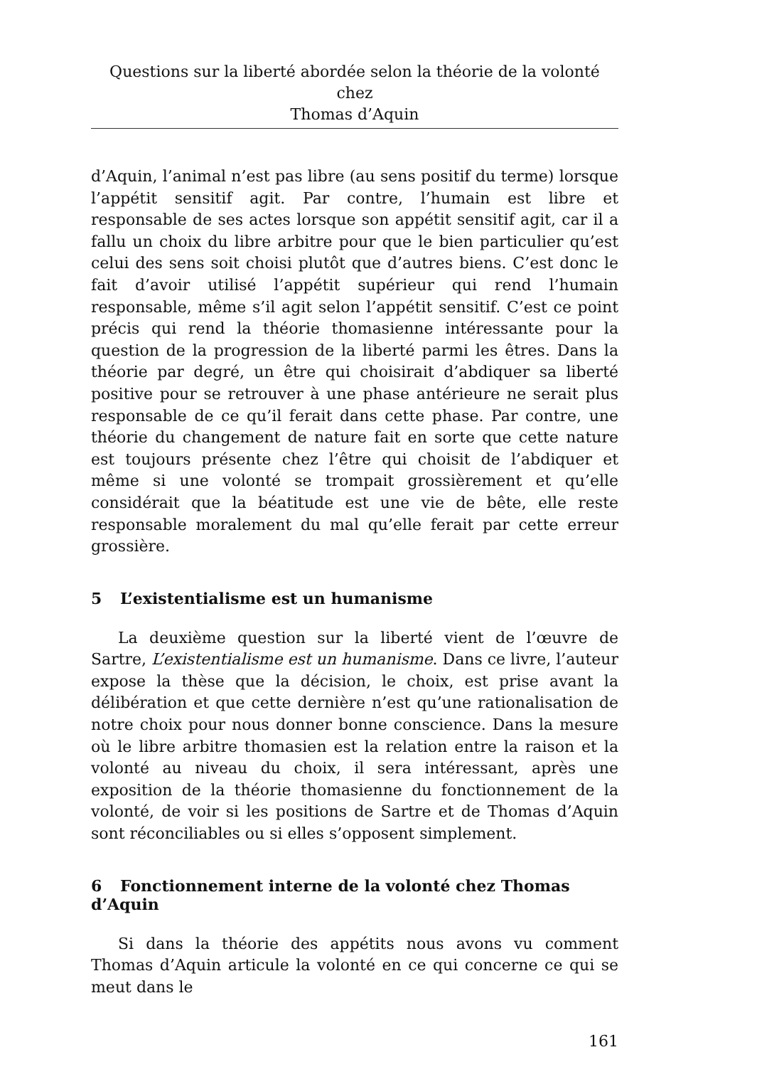Questions sur la liberté abordée selon la théorie de la volonté chez
Thomas d’Aquin
d’Aquin, l’animal n’est pas libre (au sens positif du terme) lorsque l’appétit sensitif agit. Par contre, l’humain est libre et responsable de ses actes lorsque son appétit sensitif agit, car il a fallu un choix du libre arbitre pour que le bien particulier qu’est celui des sens soit choisi plutôt que d’autres biens. C’est donc le fait d’avoir utilisé l’appétit supérieur qui rend l’humain responsable, même s’il agit selon l’appétit sensitif. C’est ce point précis qui rend la théorie thomasienne intéressante pour la question de la progression de la liberté parmi les êtres. Dans la théorie par degré, un être qui choisirait d’abdiquer sa liberté positive pour se retrouver à une phase antérieure ne serait plus responsable de ce qu’il ferait dans cette phase. Par contre, une théorie du changement de nature fait en sorte que cette nature est toujours présente chez l’être qui choisit de l’abdiquer et même si une volonté se trompait grossièrement et qu’elle considérait que la béatitude est une vie de bête, elle reste responsable moralement du mal qu’elle ferait par cette erreur grossière.
5 L’existentialisme est un humanisme
La deuxième question sur la liberté vient de l’œuvre de Sartre, L’existentialisme est un humanisme. Dans ce livre, l’auteur expose la thèse que la décision, le choix, est prise avant la délibération et que cette dernière n’est qu’une rationalisation de notre choix pour nous donner bonne conscience. Dans la mesure où le libre arbitre thomasien est la relation entre la raison et la volonté au niveau du choix, il sera intéressant, après une exposition de la théorie thomasienne du fonctionnement de la volonté, de voir si les positions de Sartre et de Thomas d’Aquin sont réconciliables ou si elles s’opposent simplement.
6 Fonctionnement interne de la volonté chez Thomas d’Aquin
Si dans la théorie des appétits nous avons vu comment Thomas d’Aquin articule la volonté en ce qui concerne ce qui se meut dans le
161